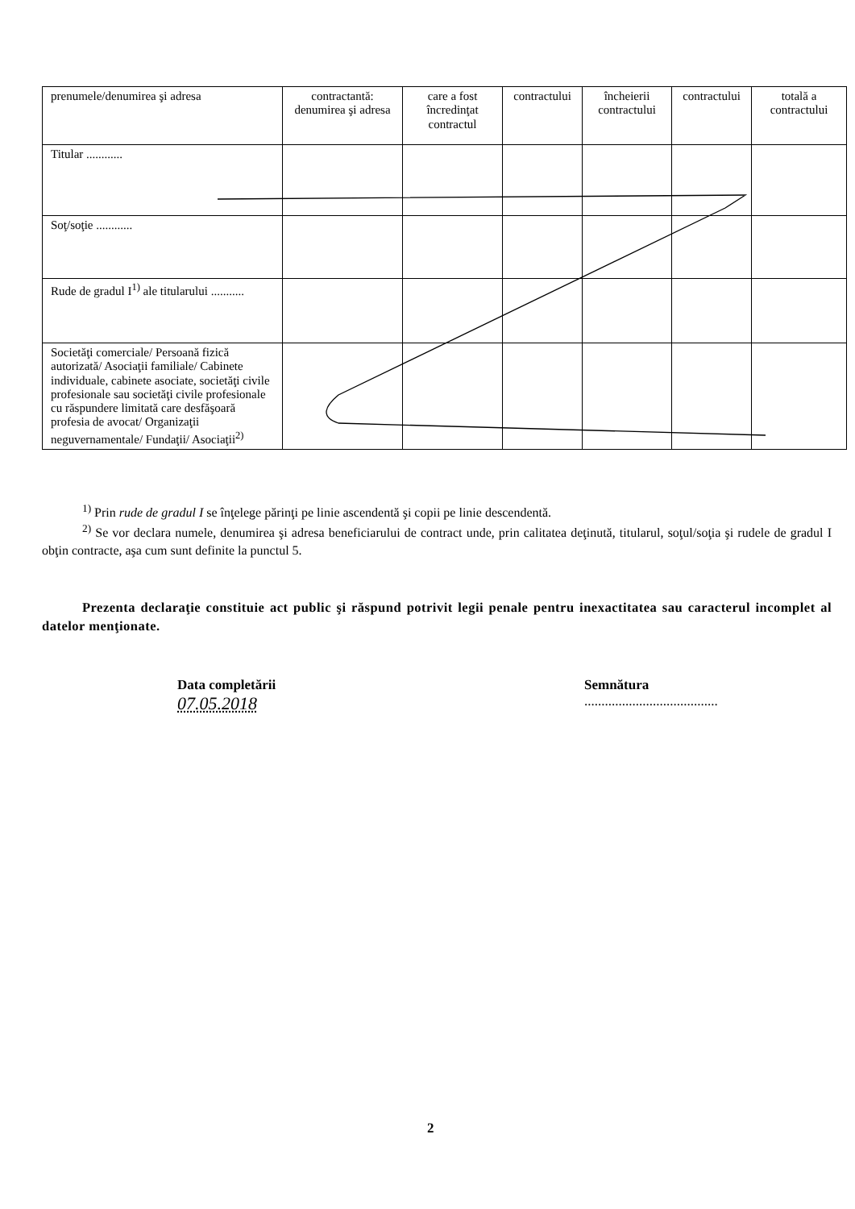| prenumele/denumirea şi adresa | contractantă: denumirea şi adresa | care a fost încredinţat contractul | contractului | încheierii contractului | contractului | totală a contractului |
| Titular ............ | | | | | | |
| Soţ/soţie ............ | | | | | | |
| Rude de gradul I<sup>1)</sup> ale titularului ........... | | | | | | |
| Societăţi comerciale/ Persoană fizică autorizată/ Asociaţii familiale/ Cabinete individuale, cabinete asociate, societăţi civile profesionale sau societăţi civile profesionale cu răspundere limitată care desfăşoară profesia de avocat/ Organizaţii neguvernamentale/ Fundaţii/ Asociaţii<sup>2)</sup> | | | | | | |
<sup>1)</sup> Prin rude de gradul I se înţelege părinţi pe linie ascendentă şi copii pe linie descendentă.
<sup>2)</sup> Se vor declara numele, denumirea şi adresa beneficiarului de contract unde, prin calitatea deţinută, titularul, soţul/soţia şi rudele de gradul I obţin contracte, aşa cum sunt definite la punctul 5.
Prezenta declaraţie constituie act public şi răspund potrivit legii penale pentru inexactitatea sau caracterul incomplet al datelor menţionate.
Data completării
07.05.2018
Semnătura
.......................................
2